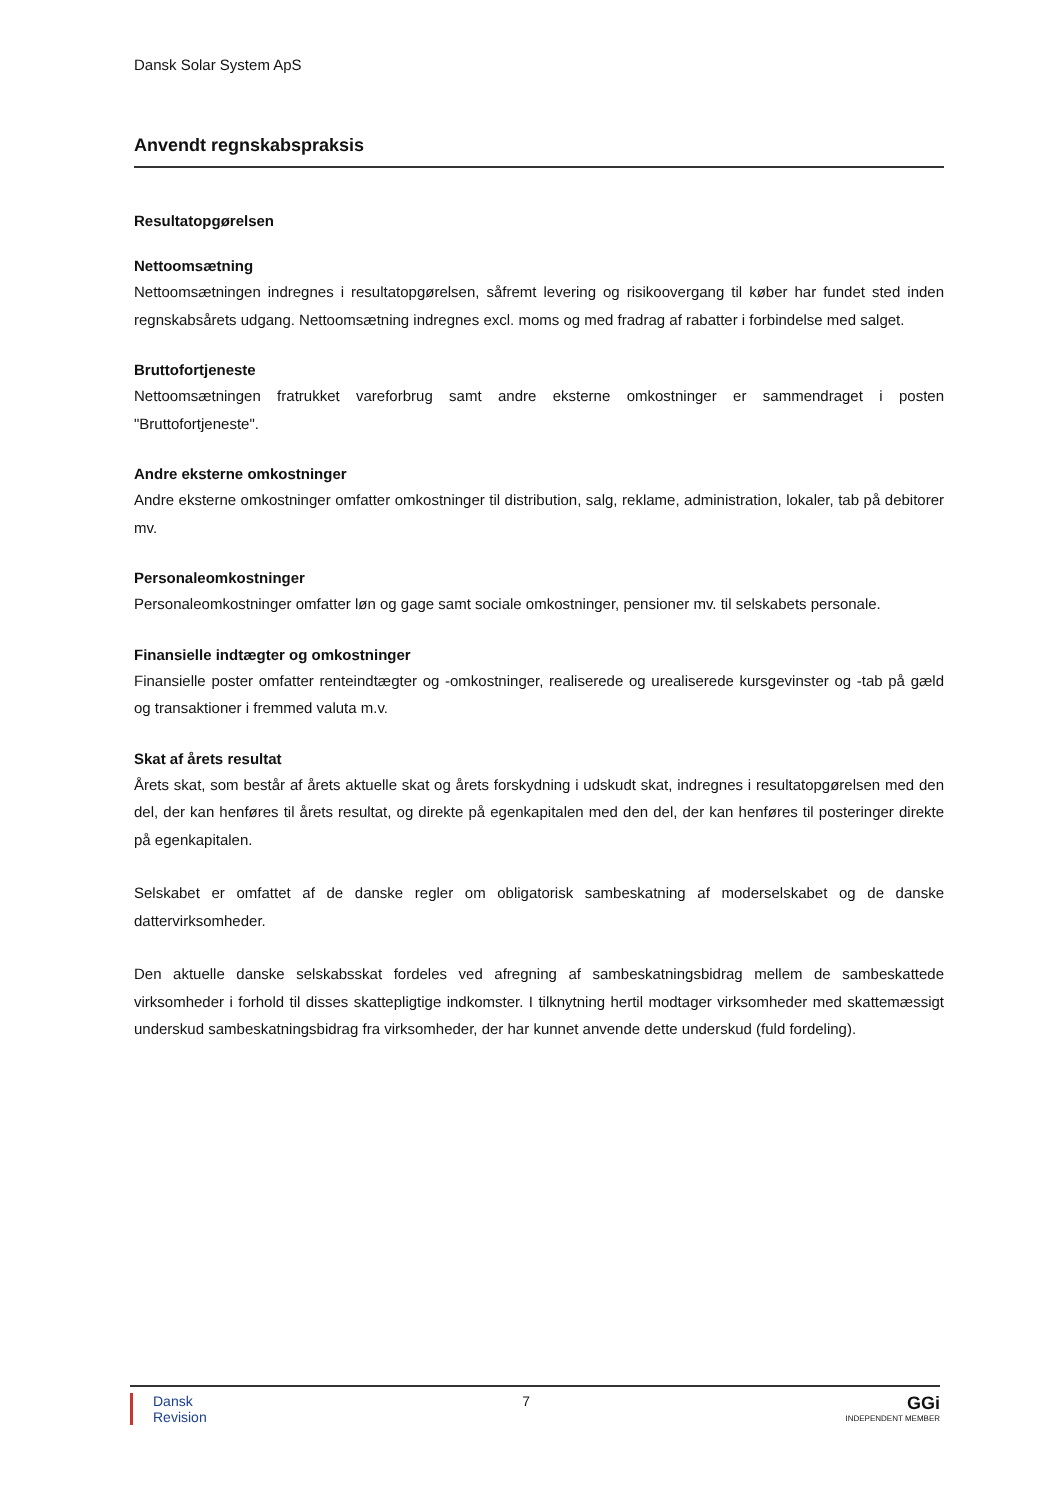Dansk Solar System ApS
Anvendt regnskabspraksis
Resultatopgørelsen
Nettoomsætning
Nettoomsætningen indregnes i resultatopgørelsen, såfremt levering og risikoovergang til køber har fundet sted inden regnskabsårets udgang. Nettoomsætning indregnes excl. moms og med fradrag af rabatter i forbindelse med salget.
Bruttofortjeneste
Nettoomsætningen fratrukket vareforbrug samt andre eksterne omkostninger er sammendraget i posten "Bruttofortjeneste".
Andre eksterne omkostninger
Andre eksterne omkostninger omfatter omkostninger til distribution, salg, reklame, administration, lokaler, tab på debitorer mv.
Personaleomkostninger
Personaleomkostninger omfatter løn og gage samt sociale omkostninger, pensioner mv. til selskabets personale.
Finansielle indtægter og omkostninger
Finansielle poster omfatter renteindtægter og -omkostninger, realiserede og urealiserede kursgevinster og -tab på gæld og transaktioner i fremmed valuta m.v.
Skat af årets resultat
Årets skat, som består af årets aktuelle skat og årets forskydning i udskudt skat, indregnes i resultatopgørelsen med den del, der kan henføres til årets resultat, og direkte på egenkapitalen med den del, der kan henføres til posteringer direkte på egenkapitalen.
Selskabet er omfattet af de danske regler om obligatorisk sambeskatning af moderselskabet og de danske dattervirksomheder.
Den aktuelle danske selskabsskat fordeles ved afregning af sambeskatningsbidrag mellem de sambeskattede virksomheder i forhold til disses skattepligtige indkomster. I tilknytning hertil modtager virksomheder med skattemæssigt underskud sambeskatningsbidrag fra virksomheder, der har kunnet anvende dette underskud (fuld fordeling).
Dansk
Revision
7
GGi
INDEPENDENT MEMBER